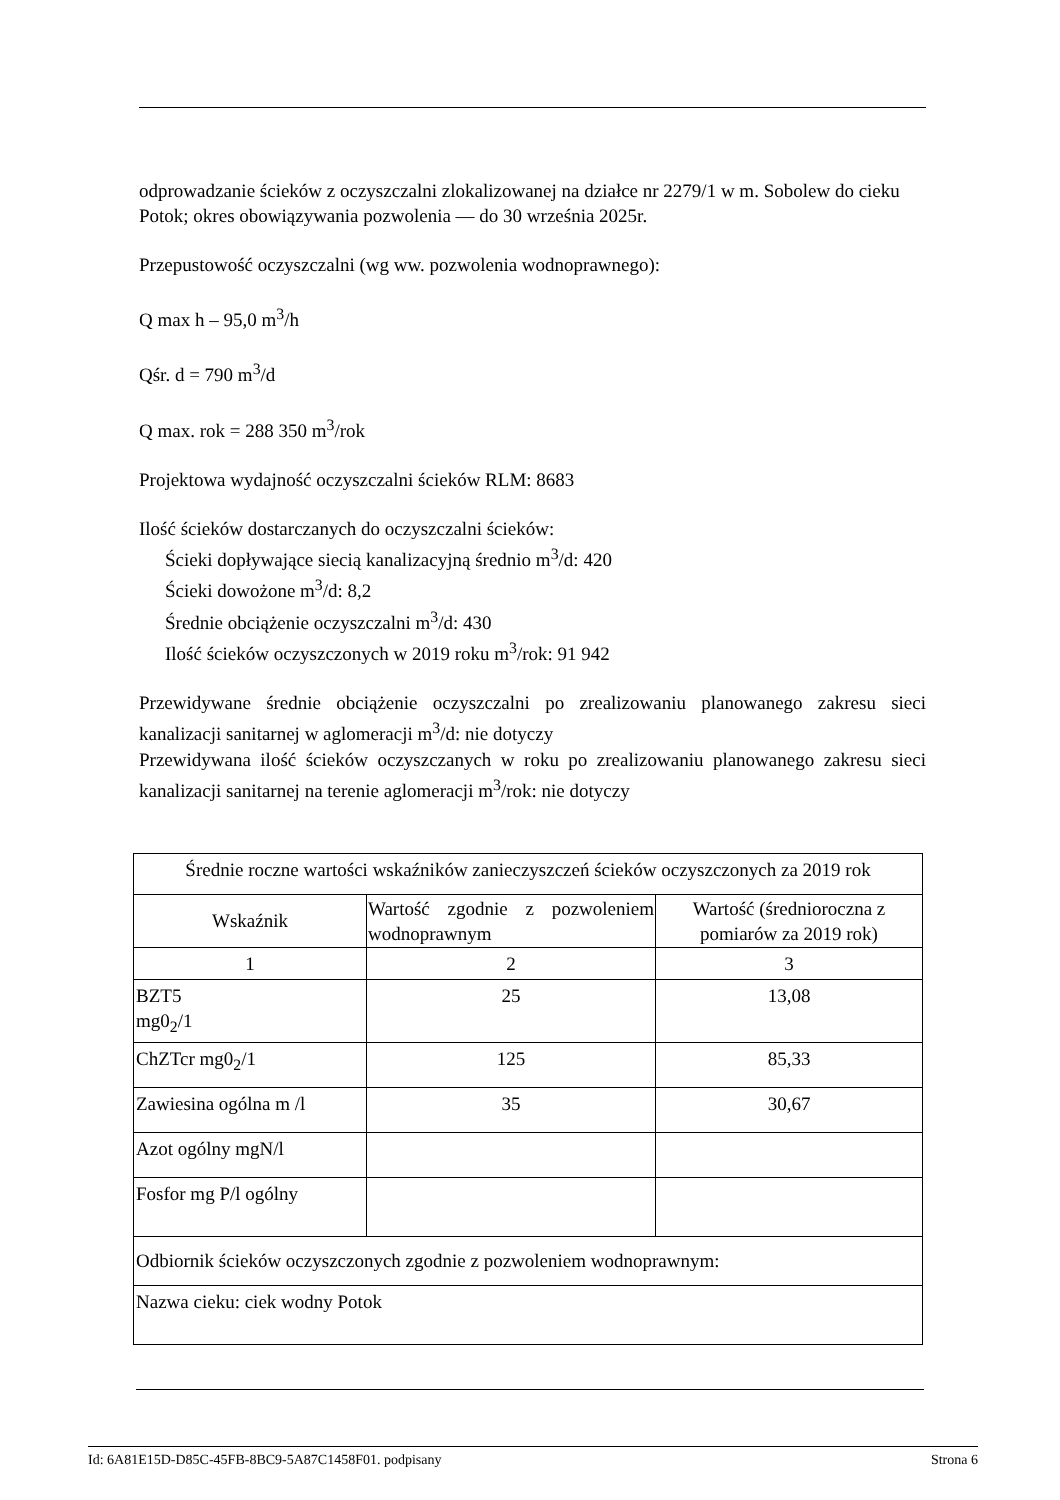odprowadzanie ścieków z oczyszczalni zlokalizowanej na działce nr 2279/1 w m. Sobolew do cieku Potok; okres obowiązywania pozwolenia — do 30 września 2025r.
Przepustowość oczyszczalni (wg ww. pozwolenia wodnoprawnego):
Q max h – 95,0 m<sup>3</sup>/h
Qśr. d = 790 m<sup>3</sup>/d
Q max. rok = 288 350 m<sup>3</sup>/rok
Projektowa wydajność oczyszczalni ścieków RLM: 8683
Ilość ścieków dostarczanych do oczyszczalni ścieków:
Ścieki dopływające siecią kanalizacyjną średnio m<sup>3</sup>/d: 420
Ścieki dowożone m<sup>3</sup>/d: 8,2
Średnie obciążenie oczyszczalni m<sup>3</sup>/d: 430
Ilość ścieków oczyszczonych w 2019 roku m<sup>3</sup>/rok: 91 942
Przewidywane średnie obciążenie oczyszczalni po zrealizowaniu planowanego zakresu sieci kanalizacji sanitarnej w aglomeracji m<sup>3</sup>/d: nie dotyczy
Przewidywana ilość ścieków oczyszczanych w roku po zrealizowaniu planowanego zakresu sieci kanalizacji sanitarnej na terenie aglomeracji m<sup>3</sup>/rok: nie dotyczy
| Średnie roczne wartości wskaźników zanieczyszczeń ścieków oczyszczonych za 2019 rok | | |
| Wskaźnik | Wartość zgodnie z pozwoleniem wodnoprawnym | Wartość (średnioroczna z pomiarów za 2019 rok) |
| 1 | 2 | 3 |
| BZT5 mg0<sub>2</sub>/1 | 25 | 13,08 |
| ChZTcr mg0<sub>2</sub>/1 | 125 | 85,33 |
| Zawiesina ogólna m /l | 35 | 30,67 |
| Azot ogólny mgN/l | | |
| Fosfor mg P/l ogólny | | |
| Odbiornik ścieków oczyszczonych zgodnie z pozwoleniem wodnoprawnym: | | |
| Nazwa cieku: ciek wodny Potok | | |
Id: 6A81E15D-D85C-45FB-8BC9-5A87C1458F01. podpisany Strona 6